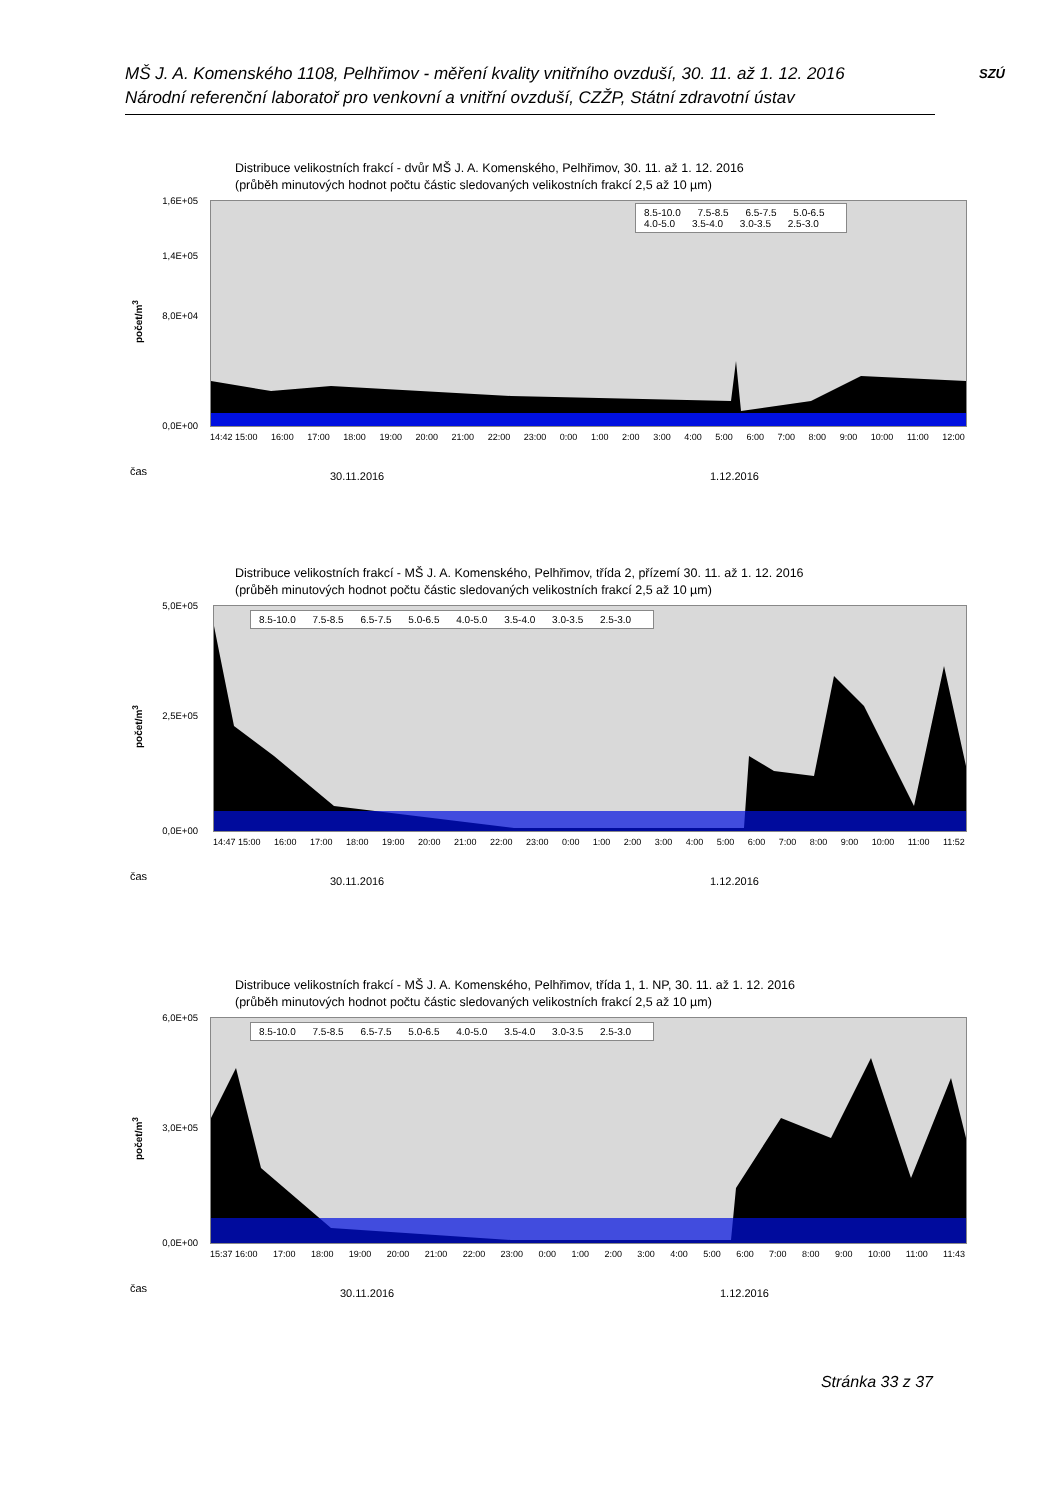MŠ J. A. Komenského 1108, Pelhřimov - měření kvality vnitřního ovzduší, 30. 11. až 1. 12. 2016
Národní referenční laboratoř pro venkovní a vnitřní ovzduší, CZŽP, Státní zdravotní ústav
SZÚ
Distribuce velikostních frakcí - dvůr MŠ J. A. Komenského, Pelhřimov, 30. 11. až 1. 12. 2016
(průběh minutových hodnot počtu částic sledovaných velikostních frakcí 2,5 až 10 µm)
8.5-10.0 7.5-8.5 6.5-7.5 5.0-6.5
4.0-5.0 3.5-4.0 3.0-3.5 2.5-3.0
počet/m<sup>3</sup>
1,6E+05
1,4E+05
8,0E+04
0,0E+00
14:42 15:00 16:00 17:00 18:00 19:00 20:00 21:00 22:00 23:00 0:00 1:00 2:00 3:00 4:00 5:00 6:00 7:00 8:00 9:00 10:00 11:00 12:00
čas 30.11.2016 1.12.2016
Distribuce velikostních frakcí - MŠ J. A. Komenského, Pelhřimov, třída 2, přízemí 30. 11. až 1. 12. 2016
(průběh minutových hodnot počtu částic sledovaných velikostních frakcí 2,5 až 10 µm)
8.5-10.0 7.5-8.5 6.5-7.5 5.0-6.5 4.0-5.0 3.5-4.0 3.0-3.5 2.5-3.0
počet/m<sup>3</sup>
5,0E+05
2,5E+05
0,0E+00
14:47 15:00 16:00 17:00 18:00 19:00 20:00 21:00 22:00 23:00 0:00 1:00 2:00 3:00 4:00 5:00 6:00 7:00 8:00 9:00 10:00 11:00 11:52
čas 30.11.2016 1.12.2016
Distribuce velikostních frakcí - MŠ J. A. Komenského, Pelhřimov, třída 1, 1. NP, 30. 11. až 1. 12. 2016
(průběh minutových hodnot počtu částic sledovaných velikostních frakcí 2,5 až 10 µm)
8.5-10.0 7.5-8.5 6.5-7.5 5.0-6.5 4.0-5.0 3.5-4.0 3.0-3.5 2.5-3.0
počet/m<sup>3</sup>
6,0E+05
3,0E+05
0,0E+00
15:37 16:00 17:00 18:00 19:00 20:00 21:00 22:00 23:00 0:00 1:00 2:00 3:00 4:00 5:00 6:00 7:00 8:00 9:00 10:00 11:00 11:43
čas 30.11.2016 1.12.2016
Stránka 33 z 37